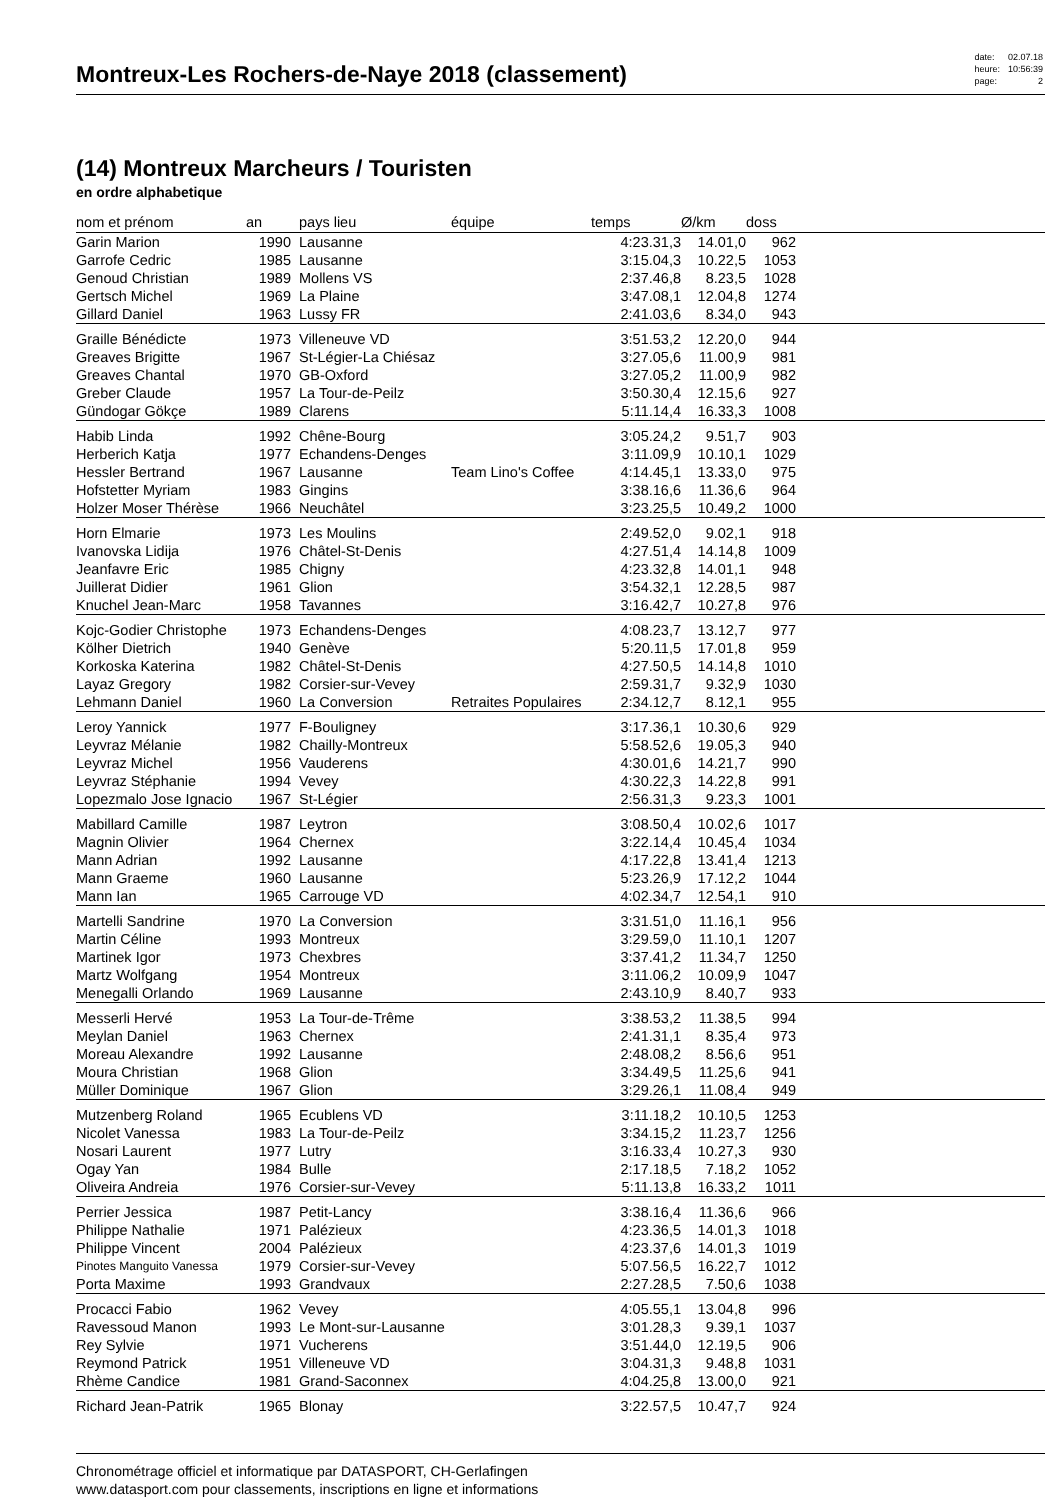Montreux-Les Rochers-de-Naye 2018 (classement)
| date: | 02.07.18 |
| heure: | 10:56:39 |
| page: | 2 |
(14) Montreux Marcheurs / Touristen
en ordre alphabetique
| nom et prénom | an | pays lieu | équipe | temps | Ø/km | doss | |
| --- | --- | --- | --- | --- | --- | --- | --- |
| Garin Marion | 1990 | Lausanne | | 4:23.31,3 | 14.01,0 | 962 | |
| Garrofe Cedric | 1985 | Lausanne | | 3:15.04,3 | 10.22,5 | 1053 | |
| Genoud Christian | 1989 | Mollens VS | | 2:37.46,8 | 8.23,5 | 1028 | |
| Gertsch Michel | 1969 | La Plaine | | 3:47.08,1 | 12.04,8 | 1274 | |
| Gillard Daniel | 1963 | Lussy FR | | 2:41.03,6 | 8.34,0 | 943 | |
| Graille Bénédicte | 1973 | Villeneuve VD | | 3:51.53,2 | 12.20,0 | 944 | |
| Greaves Brigitte | 1967 | St-Légier-La Chiésaz | | 3:27.05,6 | 11.00,9 | 981 | |
| Greaves Chantal | 1970 | GB-Oxford | | 3:27.05,2 | 11.00,9 | 982 | |
| Greber Claude | 1957 | La Tour-de-Peilz | | 3:50.30,4 | 12.15,6 | 927 | |
| Gündogar Gökçe | 1989 | Clarens | | 5:11.14,4 | 16.33,3 | 1008 | |
| Habib Linda | 1992 | Chêne-Bourg | | 3:05.24,2 | 9.51,7 | 903 | |
| Herberich Katja | 1977 | Echandens-Denges | | 3:11.09,9 | 10.10,1 | 1029 | |
| Hessler Bertrand | 1967 | Lausanne | Team Lino's Coffee | 4:14.45,1 | 13.33,0 | 975 | |
| Hofstetter Myriam | 1983 | Gingins | | 3:38.16,6 | 11.36,6 | 964 | |
| Holzer Moser Thérèse | 1966 | Neuchâtel | | 3:23.25,5 | 10.49,2 | 1000 | |
| Horn Elmarie | 1973 | Les Moulins | | 2:49.52,0 | 9.02,1 | 918 | |
| Ivanovska Lidija | 1976 | Châtel-St-Denis | | 4:27.51,4 | 14.14,8 | 1009 | |
| Jeanfavre Eric | 1985 | Chigny | | 4:23.32,8 | 14.01,1 | 948 | |
| Juillerat Didier | 1961 | Glion | | 3:54.32,1 | 12.28,5 | 987 | |
| Knuchel Jean-Marc | 1958 | Tavannes | | 3:16.42,7 | 10.27,8 | 976 | |
| Kojc-Godier Christophe | 1973 | Echandens-Denges | | 4:08.23,7 | 13.12,7 | 977 | |
| Kölher Dietrich | 1940 | Genève | | 5:20.11,5 | 17.01,8 | 959 | |
| Korkoska Katerina | 1982 | Châtel-St-Denis | | 4:27.50,5 | 14.14,8 | 1010 | |
| Layaz Gregory | 1982 | Corsier-sur-Vevey | | 2:59.31,7 | 9.32,9 | 1030 | |
| Lehmann Daniel | 1960 | La Conversion | Retraites Populaires | 2:34.12,7 | 8.12,1 | 955 | |
| Leroy Yannick | 1977 | F-Bouligney | | 3:17.36,1 | 10.30,6 | 929 | |
| Leyvraz Mélanie | 1982 | Chailly-Montreux | | 5:58.52,6 | 19.05,3 | 940 | |
| Leyvraz Michel | 1956 | Vauderens | | 4:30.01,6 | 14.21,7 | 990 | |
| Leyvraz Stéphanie | 1994 | Vevey | | 4:30.22,3 | 14.22,8 | 991 | |
| Lopezmalo Jose Ignacio | 1967 | St-Légier | | 2:56.31,3 | 9.23,3 | 1001 | |
| Mabillard Camille | 1987 | Leytron | | 3:08.50,4 | 10.02,6 | 1017 | |
| Magnin Olivier | 1964 | Chernex | | 3:22.14,4 | 10.45,4 | 1034 | |
| Mann Adrian | 1992 | Lausanne | | 4:17.22,8 | 13.41,4 | 1213 | |
| Mann Graeme | 1960 | Lausanne | | 5:23.26,9 | 17.12,2 | 1044 | |
| Mann Ian | 1965 | Carrouge VD | | 4:02.34,7 | 12.54,1 | 910 | |
| Martelli Sandrine | 1970 | La Conversion | | 3:31.51,0 | 11.16,1 | 956 | |
| Martin Céline | 1993 | Montreux | | 3:29.59,0 | 11.10,1 | 1207 | |
| Martinek Igor | 1973 | Chexbres | | 3:37.41,2 | 11.34,7 | 1250 | |
| Martz Wolfgang | 1954 | Montreux | | 3:11.06,2 | 10.09,9 | 1047 | |
| Menegalli Orlando | 1969 | Lausanne | | 2:43.10,9 | 8.40,7 | 933 | |
| Messerli Hervé | 1953 | La Tour-de-Trême | | 3:38.53,2 | 11.38,5 | 994 | |
| Meylan Daniel | 1963 | Chernex | | 2:41.31,1 | 8.35,4 | 973 | |
| Moreau Alexandre | 1992 | Lausanne | | 2:48.08,2 | 8.56,6 | 951 | |
| Moura Christian | 1968 | Glion | | 3:34.49,5 | 11.25,6 | 941 | |
| Müller Dominique | 1967 | Glion | | 3:29.26,1 | 11.08,4 | 949 | |
| Mutzenberg Roland | 1965 | Ecublens VD | | 3:11.18,2 | 10.10,5 | 1253 | |
| Nicolet Vanessa | 1983 | La Tour-de-Peilz | | 3:34.15,2 | 11.23,7 | 1256 | |
| Nosari Laurent | 1977 | Lutry | | 3:16.33,4 | 10.27,3 | 930 | |
| Ogay Yan | 1984 | Bulle | | 2:17.18,5 | 7.18,2 | 1052 | |
| Oliveira Andreia | 1976 | Corsier-sur-Vevey | | 5:11.13,8 | 16.33,2 | 1011 | |
| Perrier Jessica | 1987 | Petit-Lancy | | 3:38.16,4 | 11.36,6 | 966 | |
| Philippe Nathalie | 1971 | Palézieux | | 4:23.36,5 | 14.01,3 | 1018 | |
| Philippe Vincent | 2004 | Palézieux | | 4:23.37,6 | 14.01,3 | 1019 | |
| Pinotes Manguito Vanessa | 1979 | Corsier-sur-Vevey | | 5:07.56,5 | 16.22,7 | 1012 | |
| Porta Maxime | 1993 | Grandvaux | | 2:27.28,5 | 7.50,6 | 1038 | |
| Procacci Fabio | 1962 | Vevey | | 4:05.55,1 | 13.04,8 | 996 | |
| Ravessoud Manon | 1993 | Le Mont-sur-Lausanne | | 3:01.28,3 | 9.39,1 | 1037 | |
| Rey Sylvie | 1971 | Vucherens | | 3:51.44,0 | 12.19,5 | 906 | |
| Reymond Patrick | 1951 | Villeneuve VD | | 3:04.31,3 | 9.48,8 | 1031 | |
| Rhème Candice | 1981 | Grand-Saconnex | | 4:04.25,8 | 13.00,0 | 921 | |
| Richard Jean-Patrik | 1965 | Blonay | | 3:22.57,5 | 10.47,7 | 924 | |
Chronométrage officiel et informatique par DATASPORT, CH-Gerlafingen
www.datasport.com pour classements, inscriptions en ligne et informations